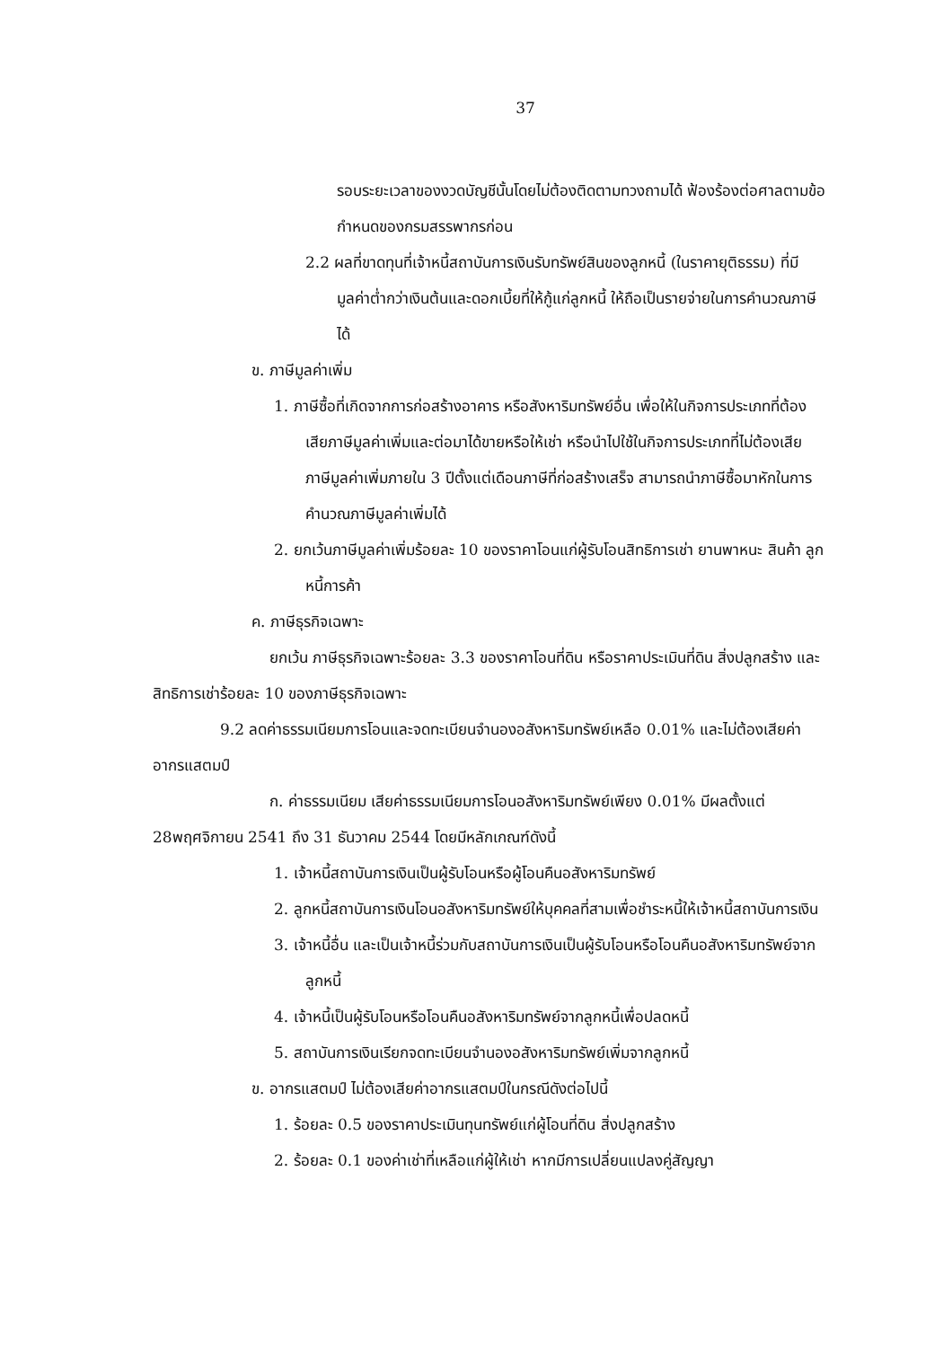37
รอบระยะเวลาของงวดบัญชีนั้นโดยไม่ต้องติดตามทวงถามได้ ฟ้องร้องต่อศาลตามข้อกำหนดของกรมสรรพากรก่อน
2.2 ผลที่ขาดทุนที่เจ้าหนี้สถาบันการเงินรับทรัพย์สินของลูกหนี้ (ในราคายุติธรรม) ที่มีมูลค่าต่ำกว่าเงินต้นและดอกเบี้ยที่ให้กู้แก่ลูกหนี้ ให้ถือเป็นรายจ่ายในการคำนวณภาษีได้
ข. ภาษีมูลค่าเพิ่ม
1. ภาษีซื้อที่เกิดจากการก่อสร้างอาคาร หรือสังหาริมทรัพย์อื่น เพื่อให้ในกิจการประเภทที่ต้องเสียภาษีมูลค่าเพิ่มและต่อมาได้ขายหรือให้เช่า หรือนำไปใช้ในกิจการประเภทที่ไม่ต้องเสียภาษีมูลค่าเพิ่มภายใน 3 ปีตั้งแต่เดือนภาษีที่ก่อสร้างเสร็จ สามารถนำภาษีซื้อมาหักในการคำนวณภาษีมูลค่าเพิ่มได้
2. ยกเว้นภาษีมูลค่าเพิ่มร้อยละ 10 ของราคาโอนแก่ผู้รับโอนสิทธิการเช่า ยานพาหนะ สินค้า ลูกหนี้การค้า
ค. ภาษีธุรกิจเฉพาะ
ยกเว้น ภาษีธุรกิจเฉพาะร้อยละ 3.3 ของราคาโอนที่ดิน หรือราคาประเมินที่ดิน สิ่งปลูกสร้าง และสิทธิการเช่าร้อยละ 10 ของภาษีธุรกิจเฉพาะ
9.2 ลดค่าธรรมเนียมการโอนและจดทะเบียนจำนองอสังหาริมทรัพย์เหลือ 0.01% และไม่ต้องเสียค่าอากรแสตมป์
ก. ค่าธรรมเนียม เสียค่าธรรมเนียมการโอนอสังหาริมทรัพย์เพียง 0.01% มีผลตั้งแต่ 28พฤศจิกายน 2541 ถึง 31 ธันวาคม 2544 โดยมีหลักเกณฑ์ดังนี้
1. เจ้าหนี้สถาบันการเงินเป็นผู้รับโอนหรือผู้โอนคืนอสังหาริมทรัพย์
2. ลูกหนี้สถาบันการเงินโอนอสังหาริมทรัพย์ให้บุคคลที่สามเพื่อชำระหนี้ให้เจ้าหนี้สถาบันการเงิน
3. เจ้าหนี้อื่น และเป็นเจ้าหนี้ร่วมกับสถาบันการเงินเป็นผู้รับโอนหรือโอนคืนอสังหาริมทรัพย์จากลูกหนี้
4. เจ้าหนี้เป็นผู้รับโอนหรือโอนคืนอสังหาริมทรัพย์จากลูกหนี้เพื่อปลดหนี้
5. สถาบันการเงินเรียกจดทะเบียนจำนองอสังหาริมทรัพย์เพิ่มจากลูกหนี้
ข. อากรแสตมป์ ไม่ต้องเสียค่าอากรแสตมป์ในกรณีดังต่อไปนี้
1. ร้อยละ 0.5 ของราคาประเมินทุนทรัพย์แก่ผู้โอนที่ดิน สิ่งปลูกสร้าง
2. ร้อยละ 0.1 ของค่าเช่าที่เหลือแก่ผู้ให้เช่า หากมีการเปลี่ยนแปลงคู่สัญญา